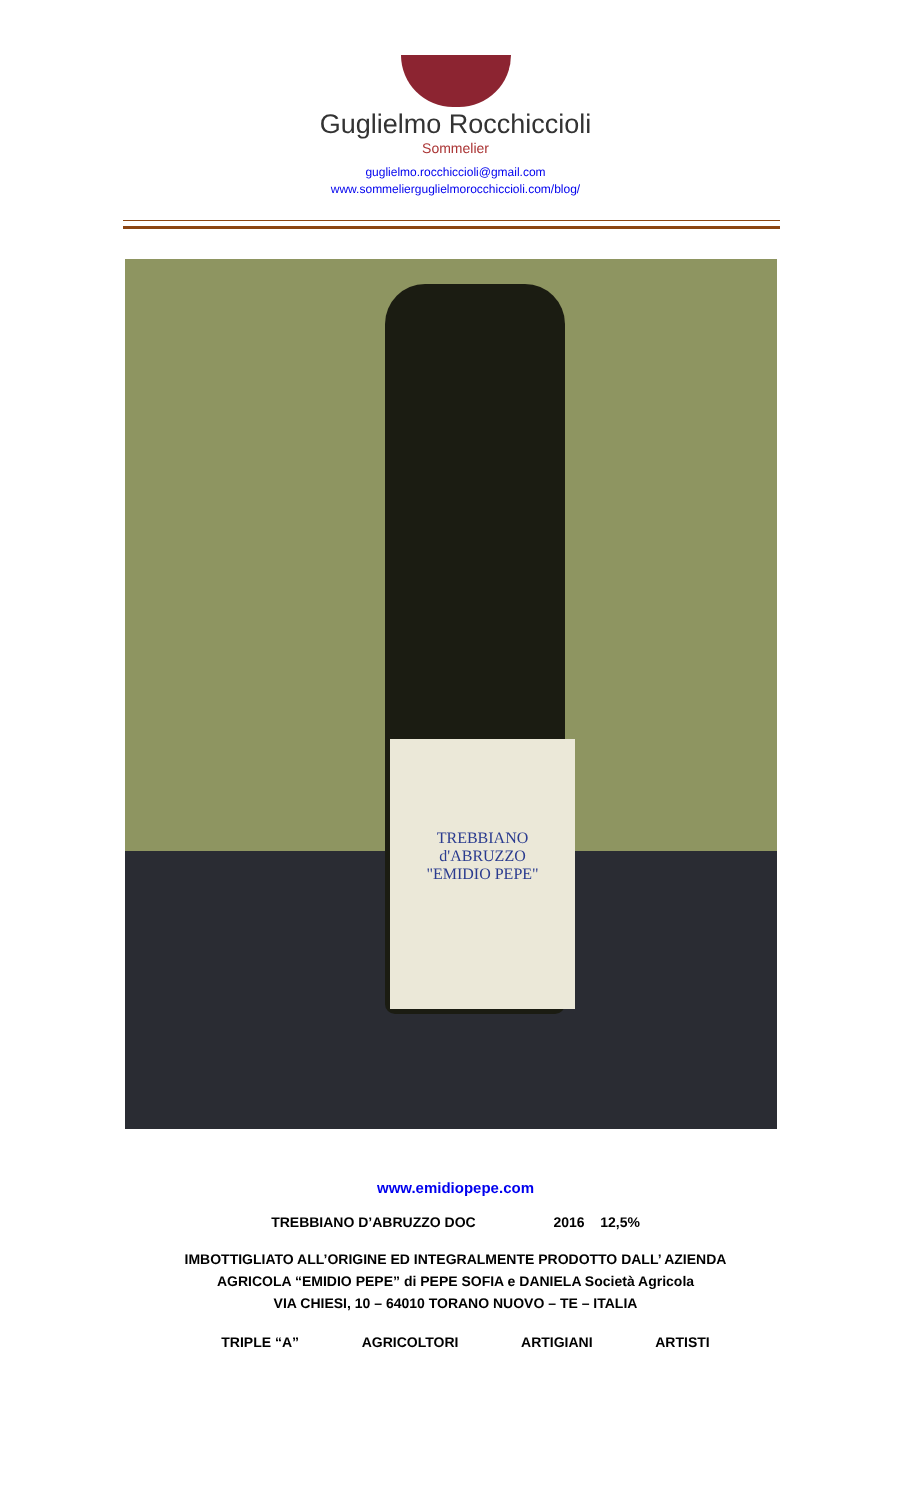Guglielmo Rocchiccioli
Sommelier
guglielmo.rocchiccioli@gmail.com
www.sommelierguglielmorocchiccioli.com/blog/
TREBBIANO
d'ABRUZZO
"EMIDIO PEPE"
www.emidiopepe.com
TREBBIANO D’ABRUZZO DOC 2016 12,5%
IMBOTTIGLIATO ALL’ORIGINE ED INTEGRALMENTE PRODOTTO DALL’ AZIENDA
AGRICOLA “EMIDIO PEPE” di PEPE SOFIA e DANIELA Società Agricola
VIA CHIESI, 10 – 64010 TORANO NUOVO – TE – ITALIA
TRIPLE “A” AGRICOLTORI ARTIGIANI ARTISTI